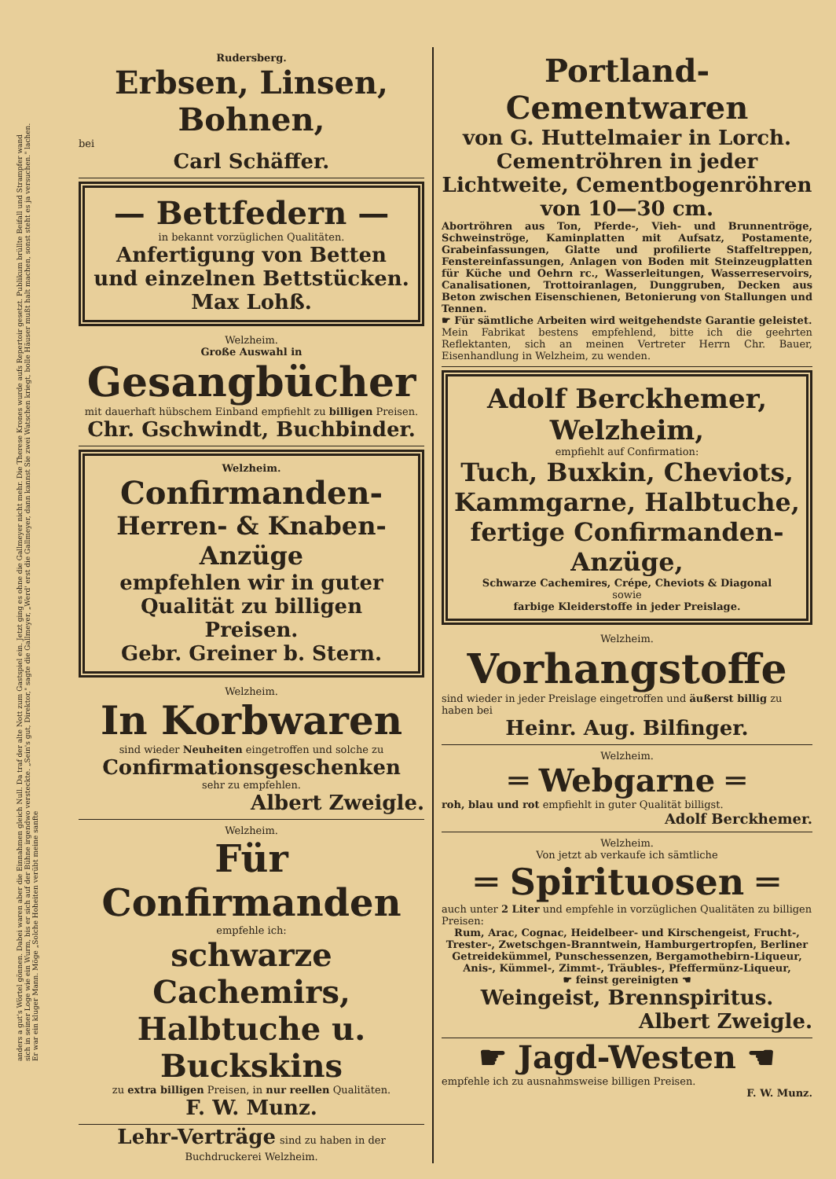anders a gut's Wörtel gönnen. Dabei waren aber die Einnahmen gleich Null. Da traf der alte Nott zum Gastspiel ein. Jetzt ging es ohne die Gallmeyer nicht mehr. Die Therese Krones wurde aufs Repertoir gesetzt. Publikum brüllte Beifall und Strampfer wand sich in seiner Loge wie ein Wurm, bis er sich auf der Bühne irgendwo versteckte. „Sein's gut, Direktor," sagte die Gallmeyer, „Werd' erst die Gallmeyer, dann kannst Sie zwei Watschen kriegt, bolle Häuser mußt halt machen, sonst steht es ja versuchen." lachen. Er war ein kluger Mann. Möge „Solche Hoheiten verübt meine sanfte
Rudersberg.
Erbsen, Linsen, Bohnen,
bei
Carl Schäffer.
— Bettfedern —
in bekannt vorzüglichen Qualitäten.
Anfertigung von Betten
und einzelnen Bettstücken.
Max Lohß.
Welzheim.
Große Auswahl in
Gesangbücher
mit dauerhaft hübschem Einband empfiehlt zu billigen Preisen.
Chr. Gschwindt, Buchbinder.
Welzheim.
Confirmanden-
Herren- & Knaben-Anzüge
empfehlen wir in guter Qualität zu billigen Preisen.
Gebr. Greiner b. Stern.
Welzheim.
In Korbwaren
sind wieder Neuheiten eingetroffen und solche zu
Confirmationsgeschenken
sehr zu empfehlen.
Albert Zweigle.
Welzheim.
Für Confirmanden
empfehle ich:
schwarze Cachemirs,
Halbtuche u. Buckskins
zu extra billigen Preisen, in nur reellen Qualitäten.
F. W. Munz.
Lehr-Verträge sind zu haben in der Buchdruckerei Welzheim.
Portland-Cementwaren
von G. Huttelmaier in Lorch.
Cementröhren in jeder Lichtweite, Cementbogenröhren von 10—30 cm.
Abortröhren aus Ton, Pferde-, Vieh- und Brunnentröge, Schweinströge, Kaminplatten mit Aufsatz, Postamente, Grabeinfassungen, Glatte und profilierte Staffeltreppen, Fenstereinfassungen, Anlagen von Boden mit Steinzeugplatten für Küche und Oehrn rc., Wasserleitungen, Wasserreservoirs, Canalisationen, Trottoiranlagen, Dunggruben, Decken aus Beton zwischen Eisenschienen, Betonierung von Stallungen und Tennen.
☛ Für sämtliche Arbeiten wird weitgehendste Garantie geleistet.
Mein Fabrikat bestens empfehlend, bitte ich die geehrten Reflektanten, sich an meinen Vertreter Herrn Chr. Bauer, Eisenhandlung in Welzheim, zu wenden.
Adolf Berckhemer, Welzheim,
empfiehlt auf Confirmation:
Tuch, Buxkin, Cheviots, Kammgarne, Halbtuche, fertige Confirmanden-Anzüge,
Schwarze Cachemires, Crépe, Cheviots & Diagonal
sowie
farbige Kleiderstoffe in jeder Preislage.
Welzheim.
Vorhangstoffe
sind wieder in jeder Preislage eingetroffen und äußerst billig zu haben bei
Heinr. Aug. Bilfinger.
Welzheim.
═ Webgarne ═
roh, blau und rot empfiehlt in guter Qualität billigst.
Adolf Berckhemer.
Welzheim.
Von jetzt ab verkaufe ich sämtliche
═ Spirituosen ═
auch unter 2 Liter und empfehle in vorzüglichen Qualitäten zu billigen Preisen:
Rum, Arac, Cognac, Heidelbeer- und Kirschengeist, Frucht-, Trester-, Zwetschgen-Branntwein, Hamburgertropfen, Berliner Getreidekümmel, Punschessenzen, Bergamothebirn-Liqueur, Anis-, Kümmel-, Zimmt-, Träubles-, Pfeffermünz-Liqueur,
☛ feinst gereinigten ☚
Weingeist, Brennspiritus.
Albert Zweigle.
☛ Jagd-Westen ☚
empfehle ich zu ausnahmsweise billigen Preisen.
F. W. Munz.